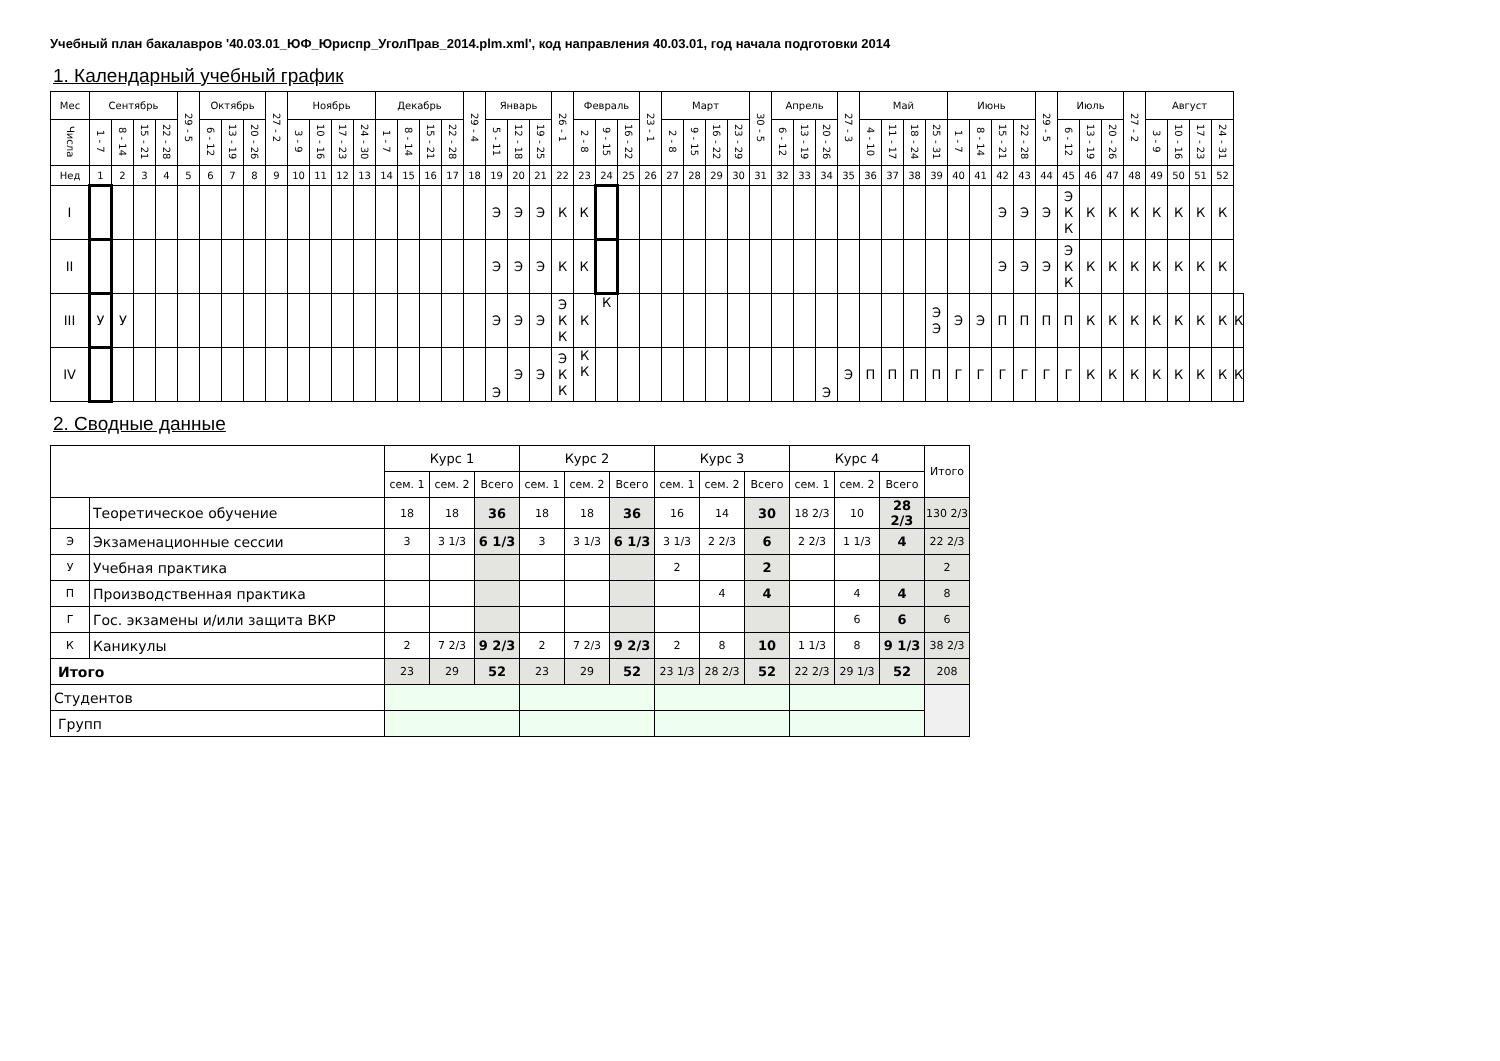Учебный план бакалавров '40.03.01_ЮФ_Юриспр_УголПрав_2014.plm.xml', код направления 40.03.01, год начала подготовки 2014
1. Календарный учебный график
| Мес | Сентябрь | | | | 29 - 5 | Октябрь | | | 27 - 2 | Ноябрь | | | | Декабрь | | | | 29 - 4 | Январь | | | 26 - 1 | Февраль | | | 23 - 1 | Март | | | | 30 - 5 | Апрель | | | 27 - 3 | Май | | | | Июнь | | | | 29 - 5 | Июль | | | 27 - 2 | Август | | | | |
| --- | --- | --- | --- | --- | --- | --- | --- | --- | --- | --- | --- | --- | --- | --- | --- | --- | --- | --- | --- | --- | --- | --- | --- | --- | --- | --- | --- | --- | --- | --- | --- | --- | --- | --- | --- | --- | --- | --- | --- | --- | --- | --- | --- | --- | --- | --- | --- | --- | --- | --- | --- | --- | --- |
| Числа | 1 - 7 | 8 - 14 | 15 - 21 | 22 - 28 | | 6 - 12 | 13 - 19 | 20 - 26 | | 3 - 9 | 10 - 16 | 17 - 23 | 24 - 30 | 1 - 7 | 8 - 14 | 15 - 21 | 22 - 28 | | 5 - 11 | 12 - 18 | 19 - 25 | | 2 - 8 | 9 - 15 | 16 - 22 | | 2 - 8 | 9 - 15 | 16 - 22 | 23 - 29 | | 6 - 12 | 13 - 19 | 20 - 26 | | 4 - 10 | 11 - 17 | 18 - 24 | 25 - 31 | 1 - 7 | 8 - 14 | 15 - 21 | 22 - 28 | | 6 - 12 | 13 - 19 | 20 - 26 | | 3 - 9 | 10 - 16 | 17 - 23 | 24 - 31 | |
| Нед | 1 | 2 | 3 | 4 | 5 | 6 | 7 | 8 | 9 | 10 | 11 | 12 | 13 | 14 | 15 | 16 | 17 | 18 | 19 | 20 | 21 | 22 | 23 | 24 | 25 | 26 | 27 | 28 | 29 | 30 | 31 | 32 | 33 | 34 | 35 | 36 | 37 | 38 | 39 | 40 | 41 | 42 | 43 | 44 | 45 | 46 | 47 | 48 | 49 | 50 | 51 | 52 | |
| I | | | | | | | | | | | | | | | | | | | Э | Э | Э | К | К | | | | | | | | | | | | | | | | | | | Э | Э | Э | Э К К | К | К | К | К | К | К | К | |
| II | | | | | | | | | | | | | | | | | | | Э | Э | Э | К | К | | | | | | | | | | | | | | | | | | | Э | Э | Э | Э К К | К | К | К | К | К | К | К | |
| III | У | У | | | | | | | | | | | | | | | | | Э | Э | Э | Э К К | К | К | | | | | | | | | | | | | | | Э Э | Э | Э | П | П | П | П | К | К | К | К | К | К | К | К |
| IV | | | | | | | | | | | | | | | | | | | Э | Э | Э | Э К К | К К | | | | | | | | | | | Э | Э | П | П | П | П | Г | Г | Г | Г | Г | Г | К | К | К | К | К | К | К | К |
2. Сводные данные
| | | Курс 1 | | | Курс 2 | | | Курс 3 | | | Курс 4 | | | Итого |
| --- | --- | --- | --- | --- | --- | --- | --- | --- | --- | --- | --- | --- | --- | --- |
| | | сем. 1 | сем. 2 | Всего | сем. 1 | сем. 2 | Всего | сем. 1 | сем. 2 | Всего | сем. 1 | сем. 2 | Всего | |
| | Теоретическое обучение | 18 | 18 | 36 | 18 | 18 | 36 | 16 | 14 | 30 | 18 2/3 | 10 | 28 2/3 | 130 2/3 |
| Э | Экзаменационные сессии | 3 | 3 1/3 | 6 1/3 | 3 | 3 1/3 | 6 1/3 | 3 1/3 | 2 2/3 | 6 | 2 2/3 | 1 1/3 | 4 | 22 2/3 |
| У | Учебная практика | | | | | | | 2 | | 2 | | | | 2 |
| П | Производственная практика | | | | | | | | 4 | 4 | | 4 | 4 | 8 |
| Г | Гос. экзамены и/или защита ВКР | | | | | | | | | | | 6 | 6 | 6 |
| К | Каникулы | 2 | 7 2/3 | 9 2/3 | 2 | 7 2/3 | 9 2/3 | 2 | 8 | 10 | 1 1/3 | 8 | 9 1/3 | 38 2/3 |
| Итого | | 23 | 29 | 52 | 23 | 29 | 52 | 23 1/3 | 28 2/3 | 52 | 22 2/3 | 29 1/3 | 52 | 208 |
| Студентов | | | | | | | | | | | | | | |
| Групп | | | | | | | | | | | | | | |